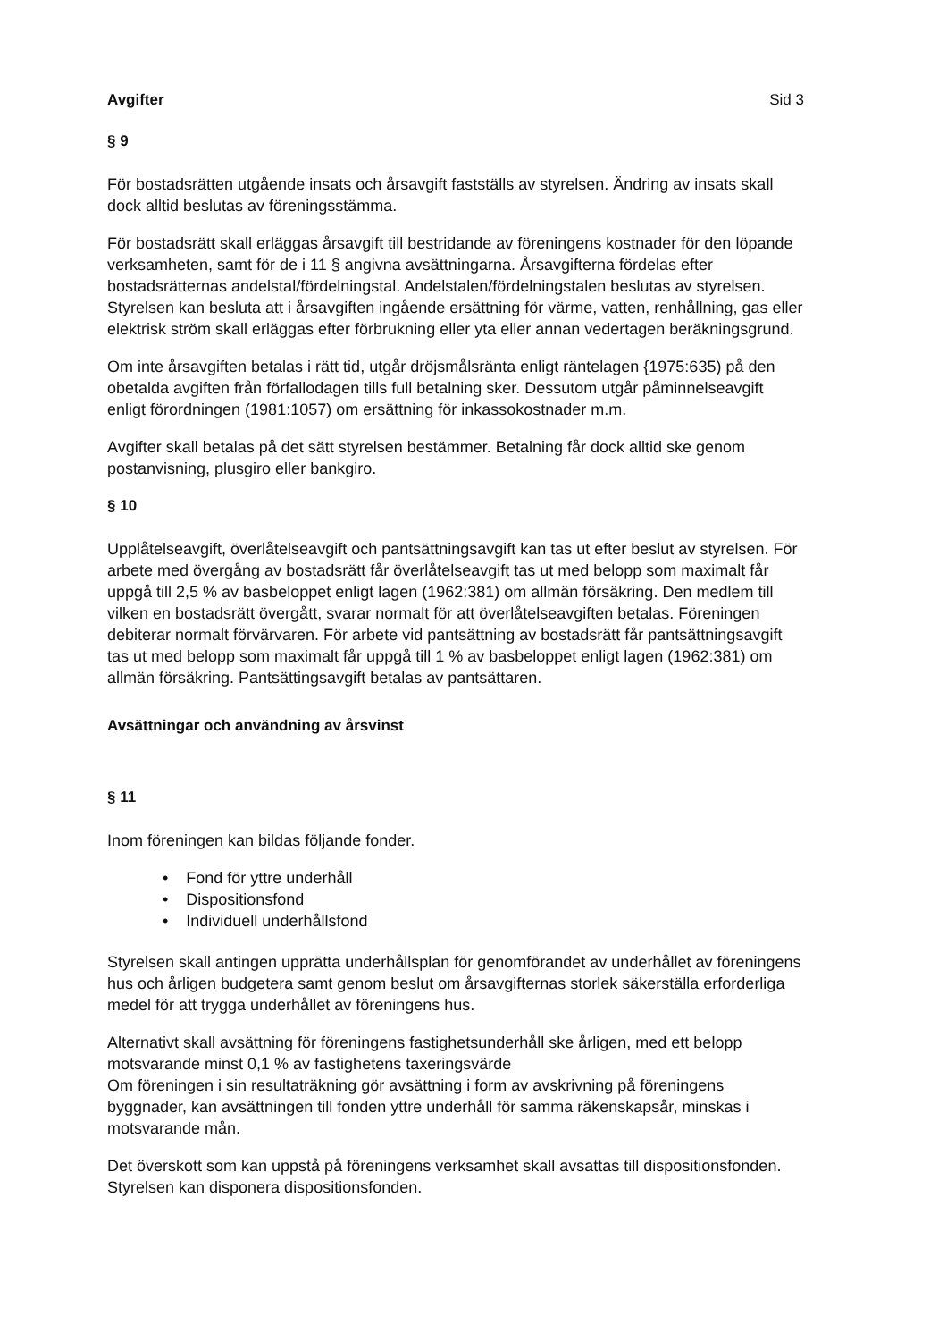Avgifter Sid 3
§ 9
För bostadsrätten utgående insats och årsavgift fastställs av styrelsen. Ändring av insats skall dock alltid beslutas av föreningsstämma.
För bostadsrätt skall erläggas årsavgift till bestridande av föreningens kostnader för den löpande verksamheten, samt för de i 11 § angivna avsättningarna. Årsavgifterna fördelas efter bostadsrätternas andelstal/fördelningstal. Andelstalen/fördelningstalen beslutas av styrelsen. Styrelsen kan besluta att i årsavgiften ingående ersättning för värme, vatten, renhållning, gas eller elektrisk ström skall erläggas efter förbrukning eller yta eller annan vedertagen beräkningsgrund.
Om inte årsavgiften betalas i rätt tid, utgår dröjsmålsränta enligt räntelagen {1975:635) på den obetalda avgiften från förfallodagen tills full betalning sker. Dessutom utgår påminnelseavgift enligt förordningen (1981:1057) om ersättning för inkassokostnader m.m.
Avgifter skall betalas på det sätt styrelsen bestämmer. Betalning får dock alltid ske genom postanvisning, plusgiro eller bankgiro.
§ 10
Upplåtelseavgift, överlåtelseavgift och pantsättningsavgift kan tas ut efter beslut av styrelsen. För arbete med övergång av bostadsrätt får överlåtelseavgift tas ut med belopp som maximalt får uppgå till 2,5 % av basbeloppet enligt lagen (1962:381) om allmän försäkring. Den medlem till vilken en bostadsrätt övergått, svarar normalt för att överlåtelseavgiften betalas. Föreningen debiterar normalt förvärvaren. För arbete vid pantsättning av bostadsrätt får pantsättningsavgift tas ut med belopp som maximalt får uppgå till 1 % av basbeloppet enligt lagen (1962:381) om allmän försäkring. Pantsättingsavgift betalas av pantsättaren.
Avsättningar och användning av årsvinst
§ 11
Inom föreningen kan bildas följande fonder.
• Fond för yttre underhåll
• Dispositionsfond
• Individuell underhållsfond
Styrelsen skall antingen upprätta underhållsplan för genomförandet av underhållet av föreningens hus och årligen budgetera samt genom beslut om årsavgifternas storlek säkerställa erforderliga medel för att trygga underhållet av föreningens hus.
Alternativt skall avsättning för föreningens fastighetsunderhåll ske årligen, med ett belopp motsvarande minst 0,1 % av fastighetens taxeringsvärde
Om föreningen i sin resultaträkning gör avsättning i form av avskrivning på föreningens byggnader, kan avsättningen till fonden yttre underhåll för samma räkenskapsår, minskas i motsvarande mån.
Det överskott som kan uppstå på föreningens verksamhet skall avsattas till dispositionsfonden. Styrelsen kan disponera dispositionsfonden.